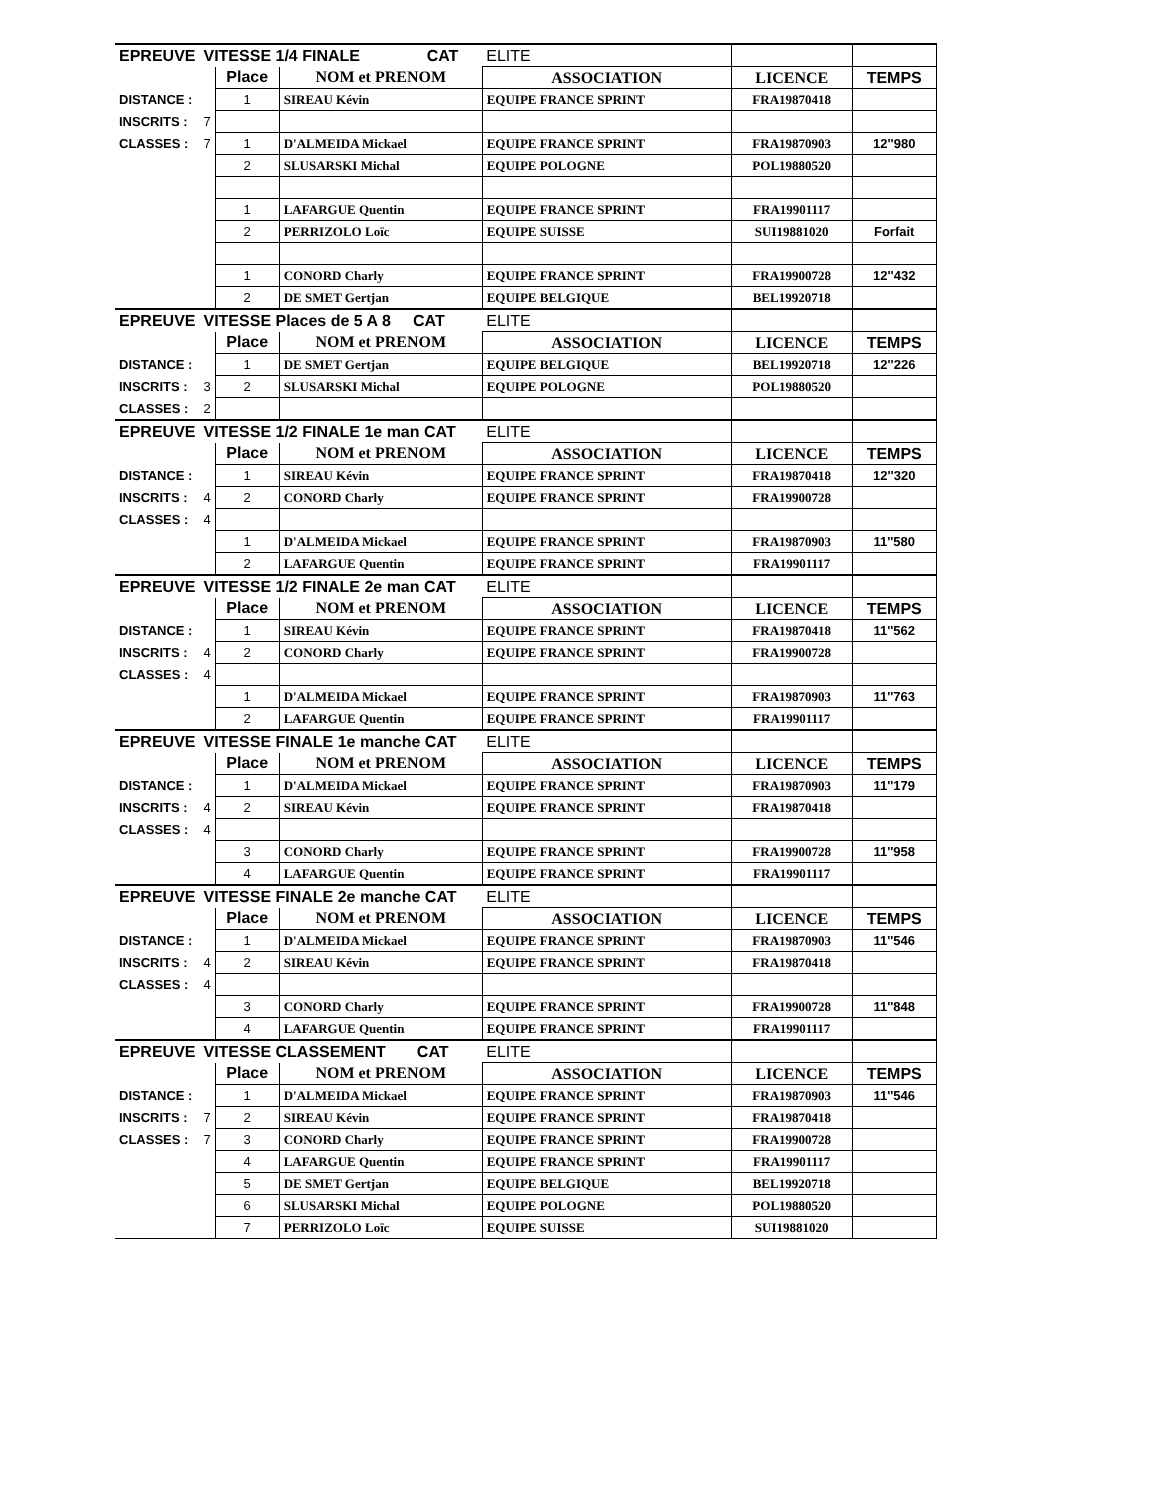| EPREUVE | VITESSE 1/4 FINALE CAT | | | ELITE | | |
| | | Place | NOM et PRENOM | ASSOCIATION | LICENCE | TEMPS |
| DISTANCE : | | 1 | SIREAU Kévin | EQUIPE FRANCE SPRINT | FRA19870418 | |
| INSCRITS : | 7 | | | | | |
| CLASSES : | 7 | 1 | D'ALMEIDA Mickael | EQUIPE FRANCE SPRINT | FRA19870903 | 12''980 |
| | | 2 | SLUSARSKI Michal | EQUIPE POLOGNE | POL19880520 | |
| | | 1 | LAFARGUE Quentin | EQUIPE FRANCE SPRINT | FRA19901117 | |
| | | 2 | PERRIZOLO Loïc | EQUIPE SUISSE | SUI19881020 | Forfait |
| | | 1 | CONORD Charly | EQUIPE FRANCE SPRINT | FRA19900728 | 12''432 |
| | | 2 | DE SMET Gertjan | EQUIPE BELGIQUE | BEL19920718 | |
| EPREUVE | VITESSE Places de 5 A 8 CAT | | | ELITE | | |
| | | Place | NOM et PRENOM | ASSOCIATION | LICENCE | TEMPS |
| DISTANCE : | | 1 | DE SMET Gertjan | EQUIPE BELGIQUE | BEL19920718 | 12''226 |
| INSCRITS : | 3 | 2 | SLUSARSKI Michal | EQUIPE POLOGNE | POL19880520 | |
| CLASSES : | 2 | | | | | |
| EPREUVE | VITESSE 1/2 FINALE 1e man CAT | | | ELITE | | |
| | | Place | NOM et PRENOM | ASSOCIATION | LICENCE | TEMPS |
| DISTANCE : | | 1 | SIREAU Kévin | EQUIPE FRANCE SPRINT | FRA19870418 | 12''320 |
| INSCRITS : | 4 | 2 | CONORD Charly | EQUIPE FRANCE SPRINT | FRA19900728 | |
| CLASSES : | 4 | | | | | |
| | | 1 | D'ALMEIDA Mickael | EQUIPE FRANCE SPRINT | FRA19870903 | 11''580 |
| | | 2 | LAFARGUE Quentin | EQUIPE FRANCE SPRINT | FRA19901117 | |
| EPREUVE | VITESSE 1/2 FINALE 2e man CAT | | | ELITE | | |
| | | Place | NOM et PRENOM | ASSOCIATION | LICENCE | TEMPS |
| DISTANCE : | | 1 | SIREAU Kévin | EQUIPE FRANCE SPRINT | FRA19870418 | 11''562 |
| INSCRITS : | 4 | 2 | CONORD Charly | EQUIPE FRANCE SPRINT | FRA19900728 | |
| CLASSES : | 4 | | | | | |
| | | 1 | D'ALMEIDA Mickael | EQUIPE FRANCE SPRINT | FRA19870903 | 11''763 |
| | | 2 | LAFARGUE Quentin | EQUIPE FRANCE SPRINT | FRA19901117 | |
| EPREUVE | VITESSE FINALE 1e manche CAT | | | ELITE | | |
| | | Place | NOM et PRENOM | ASSOCIATION | LICENCE | TEMPS |
| DISTANCE : | | 1 | D'ALMEIDA Mickael | EQUIPE FRANCE SPRINT | FRA19870903 | 11''179 |
| INSCRITS : | 4 | 2 | SIREAU Kévin | EQUIPE FRANCE SPRINT | FRA19870418 | |
| CLASSES : | 4 | | | | | |
| | | 3 | CONORD Charly | EQUIPE FRANCE SPRINT | FRA19900728 | 11''958 |
| | | 4 | LAFARGUE Quentin | EQUIPE FRANCE SPRINT | FRA19901117 | |
| EPREUVE | VITESSE FINALE 2e manche CAT | | | ELITE | | |
| | | Place | NOM et PRENOM | ASSOCIATION | LICENCE | TEMPS |
| DISTANCE : | | 1 | D'ALMEIDA Mickael | EQUIPE FRANCE SPRINT | FRA19870903 | 11''546 |
| INSCRITS : | 4 | 2 | SIREAU Kévin | EQUIPE FRANCE SPRINT | FRA19870418 | |
| CLASSES : | 4 | | | | | |
| | | 3 | CONORD Charly | EQUIPE FRANCE SPRINT | FRA19900728 | 11''848 |
| | | 4 | LAFARGUE Quentin | EQUIPE FRANCE SPRINT | FRA19901117 | |
| EPREUVE | VITESSE CLASSEMENT CAT | | | ELITE | | |
| | | Place | NOM et PRENOM | ASSOCIATION | LICENCE | TEMPS |
| DISTANCE : | | 1 | D'ALMEIDA Mickael | EQUIPE FRANCE SPRINT | FRA19870903 | 11''546 |
| INSCRITS : | 7 | 2 | SIREAU Kévin | EQUIPE FRANCE SPRINT | FRA19870418 | |
| CLASSES : | 7 | 3 | CONORD Charly | EQUIPE FRANCE SPRINT | FRA19900728 | |
| | | 4 | LAFARGUE Quentin | EQUIPE FRANCE SPRINT | FRA19901117 | |
| | | 5 | DE SMET Gertjan | EQUIPE BELGIQUE | BEL19920718 | |
| | | 6 | SLUSARSKI Michal | EQUIPE POLOGNE | POL19880520 | |
| | | 7 | PERRIZOLO Loïc | EQUIPE SUISSE | SUI19881020 | |